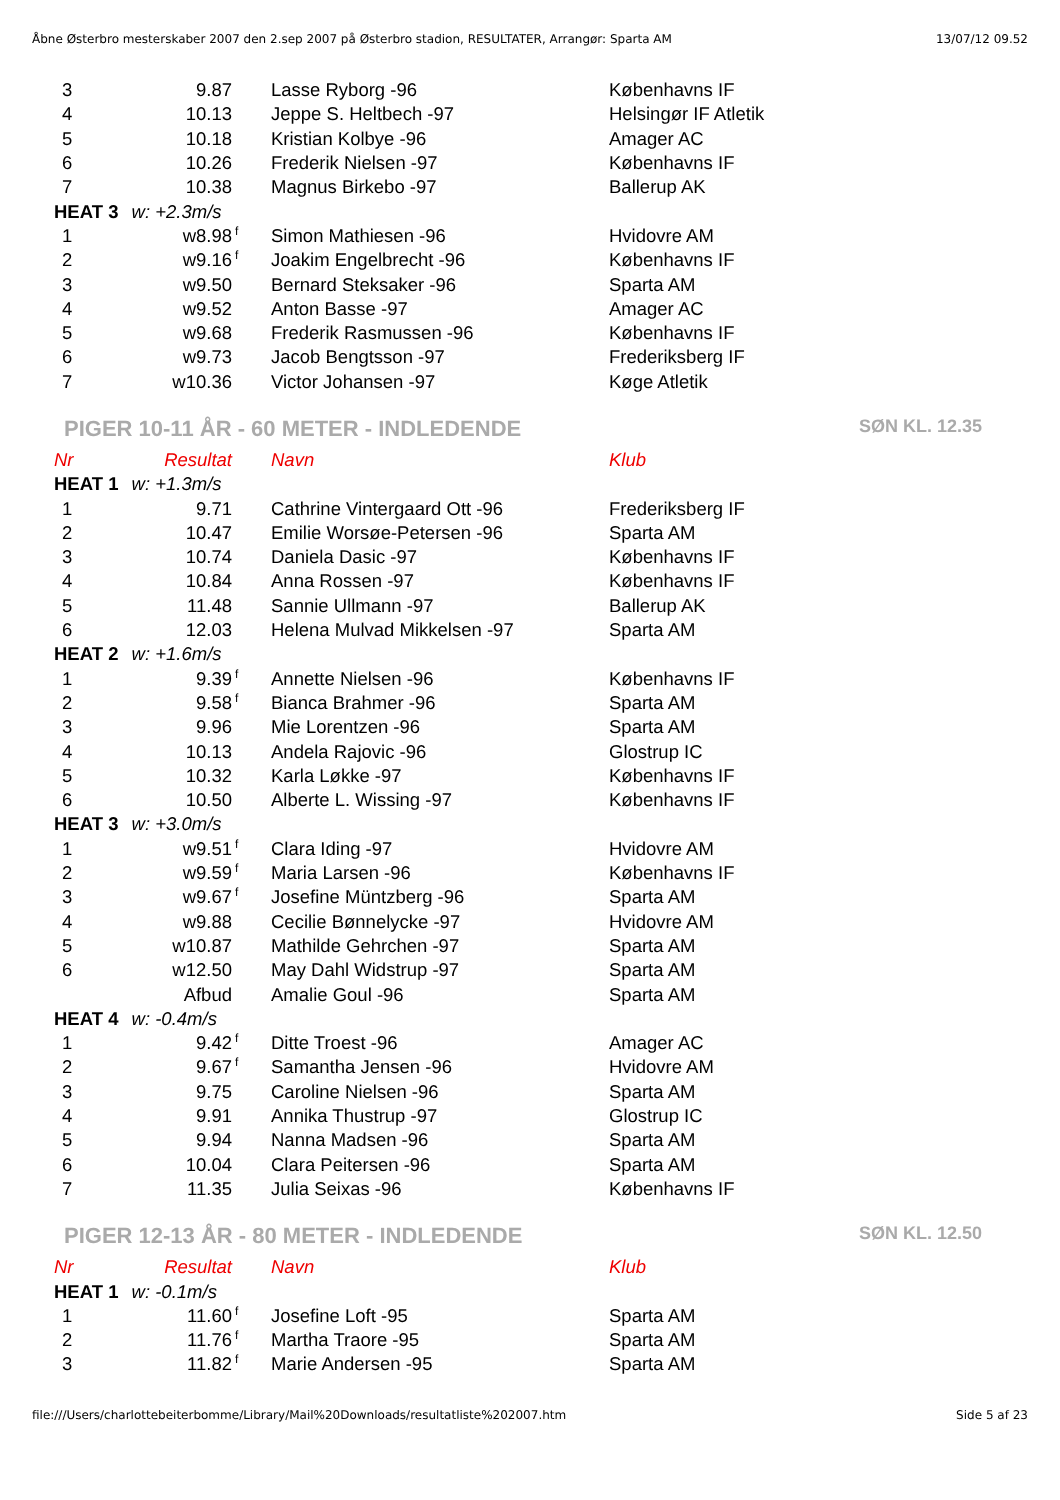Åbne Østerbro mesterskaber 2007 den 2.sep 2007 på Østerbro stadion, RESULTATER, Arrangør: Sparta AM 13/07/12 09.52
| 3 | 9.87 | | Lasse Ryborg -96 | Københavns IF |
| 4 | 10.13 | | Jeppe S. Heltbech -97 | Helsingør IF Atletik |
| 5 | 10.18 | | Kristian Kolbye -96 | Amager AC |
| 6 | 10.26 | | Frederik Nielsen -97 | Københavns IF |
| 7 | 10.38 | | Magnus Birkebo -97 | Ballerup AK |
| HEAT 3 w: +2.3m/s | | | | |
| 1 | w8.98 | f | Simon Mathiesen -96 | Hvidovre AM |
| 2 | w9.16 | f | Joakim Engelbrecht -96 | Københavns IF |
| 3 | w9.50 | | Bernard Steksaker -96 | Sparta AM |
| 4 | w9.52 | | Anton Basse -97 | Amager AC |
| 5 | w9.68 | | Frederik Rasmussen -96 | Københavns IF |
| 6 | w9.73 | | Jacob Bengtsson -97 | Frederiksberg IF |
| 7 | w10.36 | | Victor Johansen -97 | Køge Atletik |
PIGER 10-11 ÅR - 60 METER - INDLEDENDE SØN KL. 12.35
| Nr | Resultat | | Navn | Klub |
| HEAT 1 w: +1.3m/s | | | | |
| 1 | 9.71 | | Cathrine Vintergaard Ott -96 | Frederiksberg IF |
| 2 | 10.47 | | Emilie Worsøe-Petersen -96 | Sparta AM |
| 3 | 10.74 | | Daniela Dasic -97 | Københavns IF |
| 4 | 10.84 | | Anna Rossen -97 | Københavns IF |
| 5 | 11.48 | | Sannie Ullmann -97 | Ballerup AK |
| 6 | 12.03 | | Helena Mulvad Mikkelsen -97 | Sparta AM |
| HEAT 2 w: +1.6m/s | | | | |
| 1 | 9.39 | f | Annette Nielsen -96 | Københavns IF |
| 2 | 9.58 | f | Bianca Brahmer -96 | Sparta AM |
| 3 | 9.96 | | Mie Lorentzen -96 | Sparta AM |
| 4 | 10.13 | | Andela Rajovic -96 | Glostrup IC |
| 5 | 10.32 | | Karla Løkke -97 | Københavns IF |
| 6 | 10.50 | | Alberte L. Wissing -97 | Københavns IF |
| HEAT 3 w: +3.0m/s | | | | |
| 1 | w9.51 | f | Clara Iding -97 | Hvidovre AM |
| 2 | w9.59 | f | Maria Larsen -96 | Københavns IF |
| 3 | w9.67 | f | Josefine Müntzberg -96 | Sparta AM |
| 4 | w9.88 | | Cecilie Bønnelycke -97 | Hvidovre AM |
| 5 | w10.87 | | Mathilde Gehrchen -97 | Sparta AM |
| 6 | w12.50 | | May Dahl Widstrup -97 | Sparta AM |
| | Afbud | | Amalie Goul -96 | Sparta AM |
| HEAT 4 w: -0.4m/s | | | | |
| 1 | 9.42 | f | Ditte Troest -96 | Amager AC |
| 2 | 9.67 | f | Samantha Jensen -96 | Hvidovre AM |
| 3 | 9.75 | | Caroline Nielsen -96 | Sparta AM |
| 4 | 9.91 | | Annika Thustrup -97 | Glostrup IC |
| 5 | 9.94 | | Nanna Madsen -96 | Sparta AM |
| 6 | 10.04 | | Clara Peitersen -96 | Sparta AM |
| 7 | 11.35 | | Julia Seixas -96 | Københavns IF |
PIGER 12-13 ÅR - 80 METER - INDLEDENDE SØN KL. 12.50
| Nr | Resultat | | Navn | Klub |
| HEAT 1 w: -0.1m/s | | | | |
| 1 | 11.60 | f | Josefine Loft -95 | Sparta AM |
| 2 | 11.76 | f | Martha Traore -95 | Sparta AM |
| 3 | 11.82 | f | Marie Andersen -95 | Sparta AM |
file:///Users/charlottebeiterbomme/Library/Mail%20Downloads/resultatliste%202007.htm Side 5 af 23